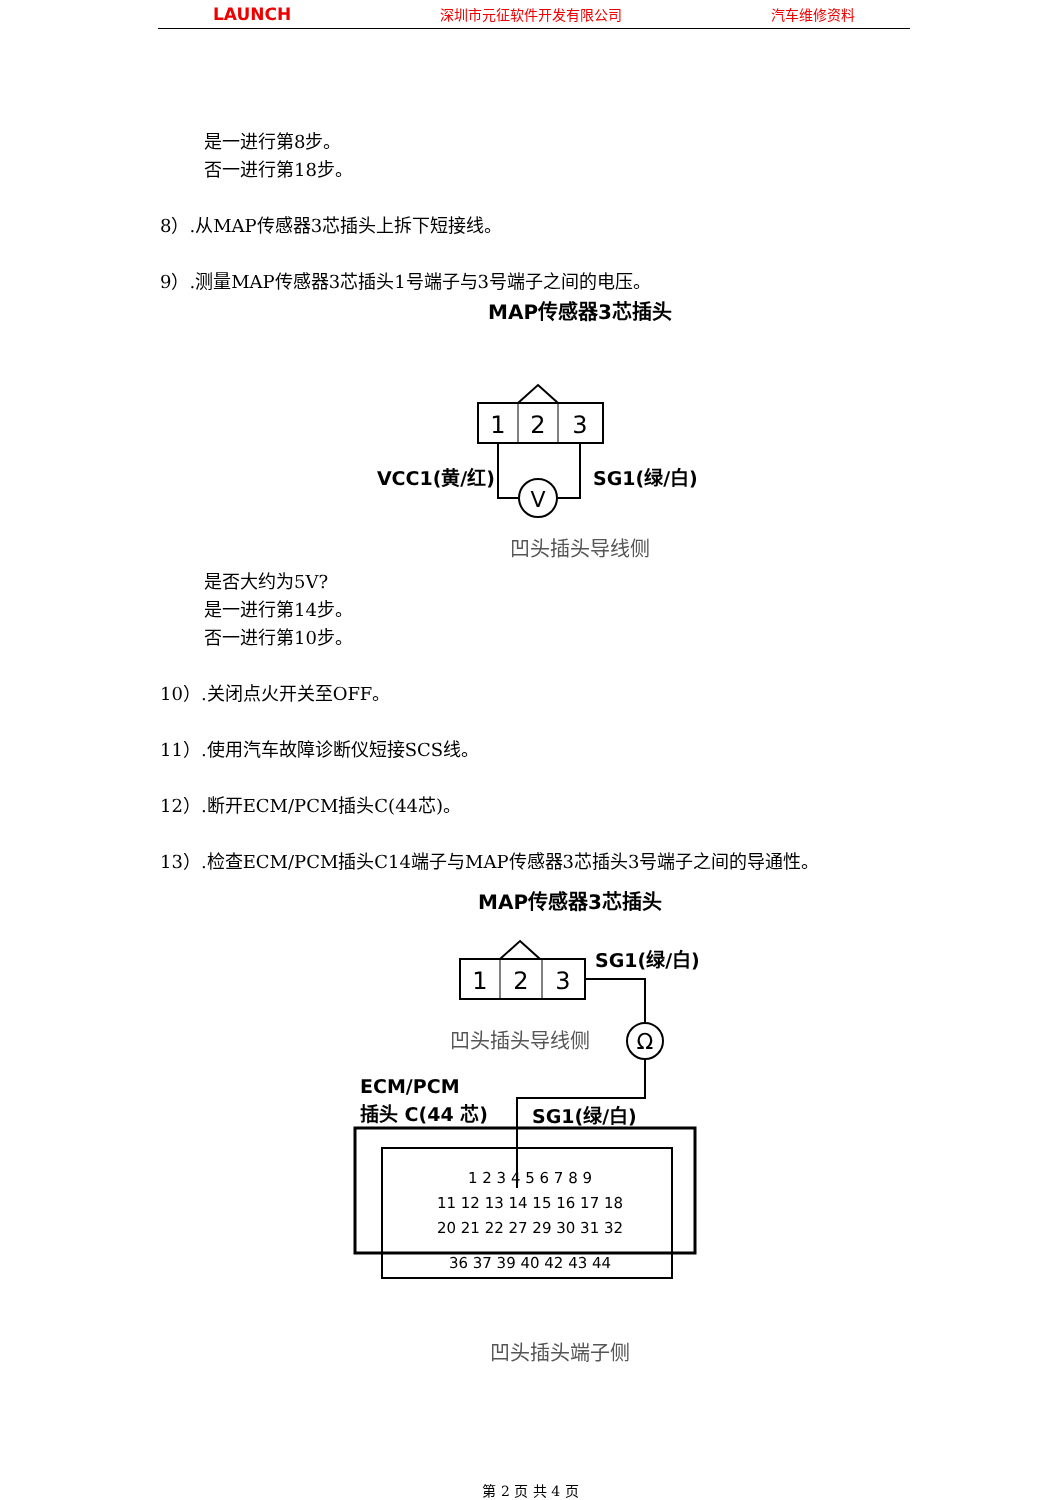LAUNCH 深圳市元征软件开发有限公司 汽车维修资料
是一进行第8步。
否一进行第18步。
8）.从MAP传感器3芯插头上拆下短接线。
9）.测量MAP传感器3芯插头1号端子与3号端子之间的电压。
MAP传感器3芯插头
1
2
3
V
VCC1(黄/红)
SG1(绿/白)
凹头插头导线侧
是否大约为5V?
是一进行第14步。
否一进行第10步。
10）.关闭点火开关至OFF。
11）.使用汽车故障诊断仪短接SCS线。
12）.断开ECM/PCM插头C(44芯)。
13）.检查ECM/PCM插头C14端子与MAP传感器3芯插头3号端子之间的导通性。
MAP传感器3芯插头
1
2
3
SG1(绿/白)
Ω
凹头插头导线侧
ECM/PCM
插头 C(44 芯)
SG1(绿/白)
1 2 3 4 5 6 7 8 9
11 12 13 14 15 16 17 18
20 21 22 27 29 30 31 32
36 37 39 40 42 43 44
凹头插头端子侧
第 2 页 共 4 页